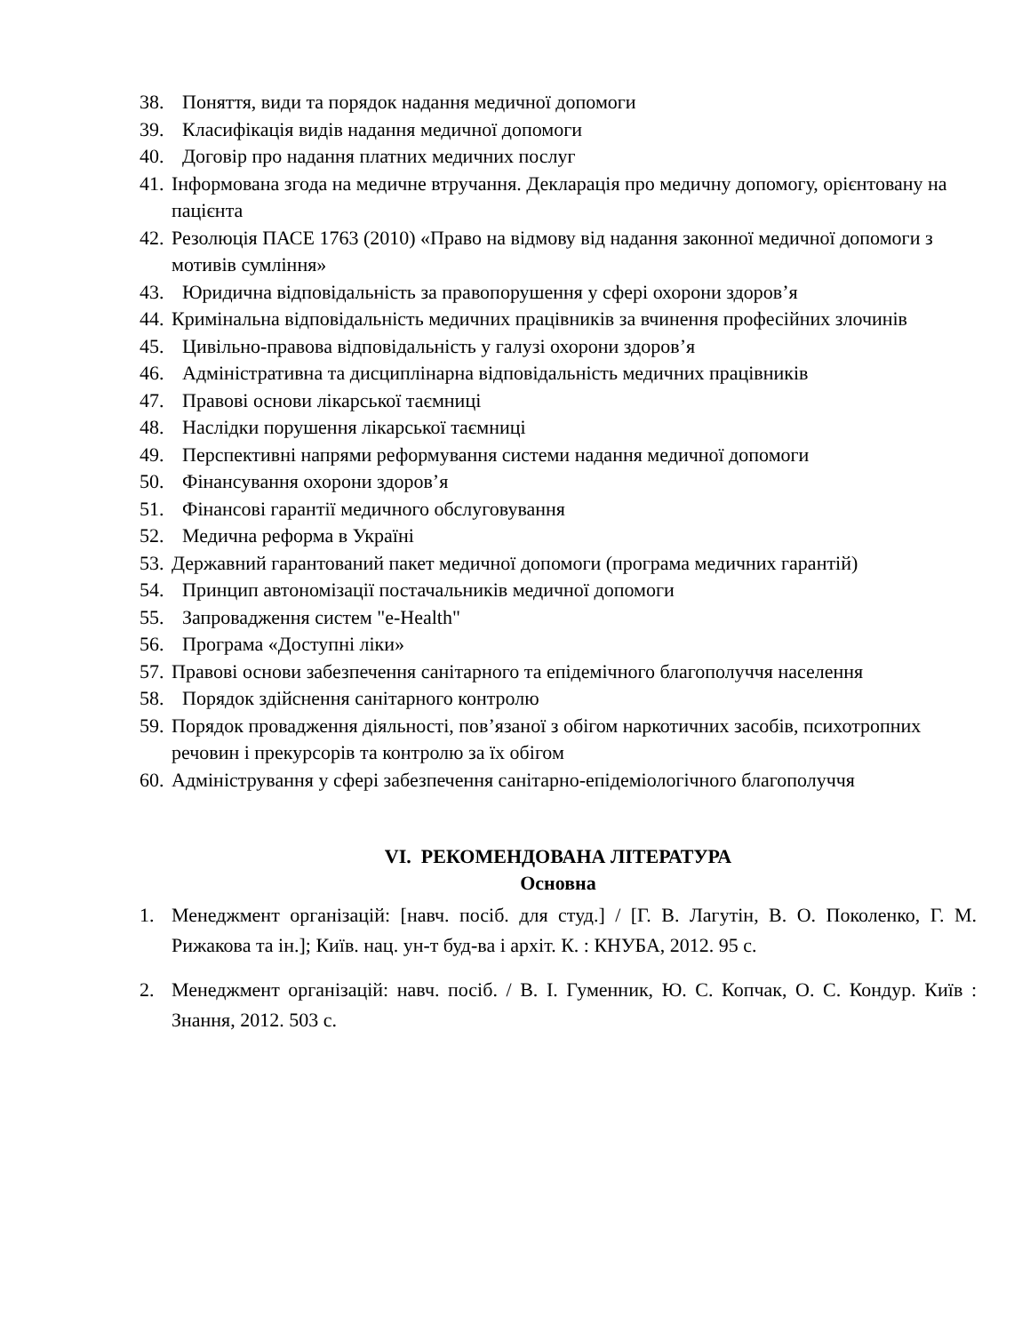38. Поняття, види та порядок надання медичної допомоги
39. Класифікація видів надання медичної допомоги
40. Договір про надання платних медичних послуг
41. Інформована згода на медичне втручання. Декларація про медичну допомогу, орієнтовану на пацієнта
42. Резолюція ПАСЕ 1763 (2010) «Право на відмову від надання законної медичної допомоги з мотивів сумління»
43. Юридична відповідальність за правопорушення у сфері охорони здоров’я
44. Кримінальна відповідальність медичних працівників за вчинення професійних злочинів
45. Цивільно-правова відповідальність у галузі охорони здоров’я
46. Адміністративна та дисциплінарна відповідальність медичних працівників
47. Правові основи лікарської таємниці
48. Наслідки порушення лікарської таємниці
49. Перспективні напрями реформування системи надання медичної допомоги
50. Фінансування охорони здоров’я
51. Фінансові гарантії медичного обслуговування
52. Медична реформа в Україні
53. Державний гарантований пакет медичної допомоги (програма медичних гарантій)
54. Принцип автономізації постачальників медичної допомоги
55. Запровадження систем "e-Health"
56. Програма «Доступні ліки»
57. Правові основи забезпечення санітарного та епідемічного благополуччя населення
58. Порядок здійснення санітарного контролю
59. Порядок провадження діяльності, пов’язаної з обігом наркотичних засобів, психотропних речовин і прекурсорів та контролю за їх обігом
60. Адміністрування у сфері забезпечення санітарно-епідеміологічного благополуччя
VI. РЕКОМЕНДОВАНА ЛІТЕРАТУРА
Основна
1. Менеджмент організацій: [навч. посіб. для студ.] / [Г. В. Лагутін, В. О. Поколенко, Г. М. Рижакова та ін.]; Київ. нац. ун-т буд-ва і архіт. К. : КНУБА, 2012. 95 с.
2. Менеджмент організацій: навч. посіб. / В. І. Гуменник, Ю. С. Копчак, О. С. Кондур. Київ : Знання, 2012. 503 с.